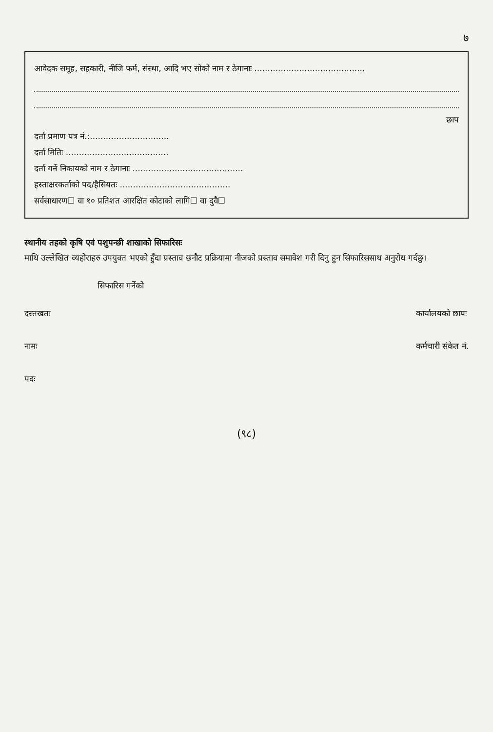७
आवेदक समूह, सहकारी, नीजि फर्म, संस्था, आदि भए सोको नाम र ठेगानाः ..........................................
छाप
दर्ता प्रमाण पत्र नं.:..............................
दर्ता मितिः .......................................
दर्ता गर्ने निकायको नाम र ठेगानाः ..........................................
हस्ताक्षरकर्ताको पद/हैसियतः ..........................................
सर्वसाधारण☐ वा १० प्रतिशत आरक्षित कोटाको लागि☐ वा दुवै☐
स्थानीय तहको कृषि एवं पशुपन्छी शाखाको सिफारिसः
माथि उल्लेखित व्यहोराहरु उपयुक्त भएको हुँदा प्रस्ताव छनौट प्रक्रियामा नीजको प्रस्ताव समावेश गरी दिनु हुन सिफारिससाथ अनुरोध गर्दछु।
सिफारिस गर्नेको
दस्तखतः
नामः
पदः
कार्यालयको छापः
कर्मचारी संकेत नं.
(९८)